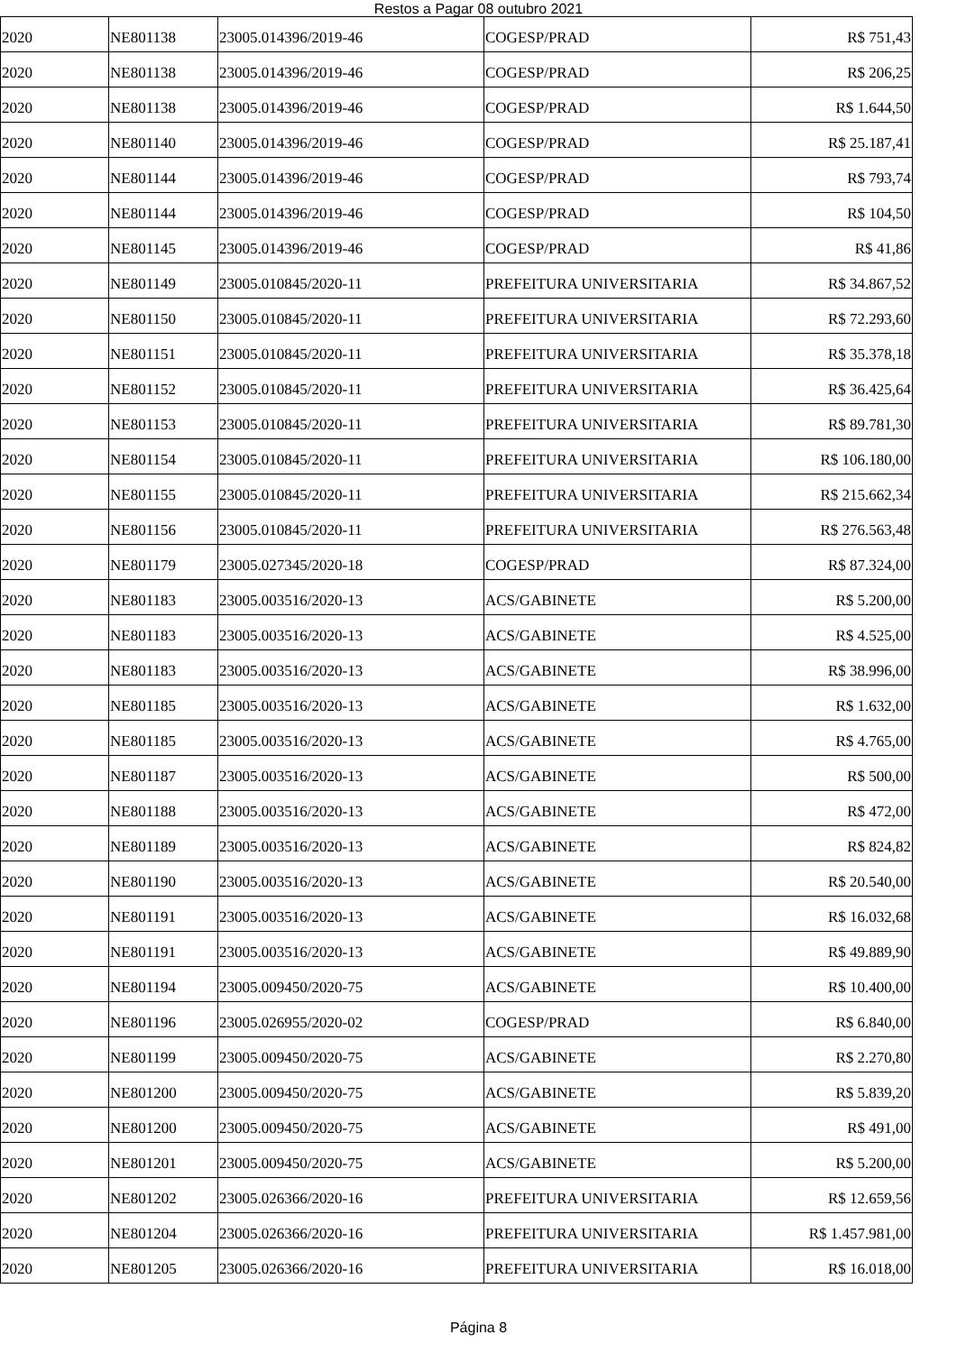Restos a Pagar 08 outubro 2021
| 2020 | NE801138 | 23005.014396/2019-46 | COGESP/PRAD | R$ 751,43 |
| 2020 | NE801138 | 23005.014396/2019-46 | COGESP/PRAD | R$ 206,25 |
| 2020 | NE801138 | 23005.014396/2019-46 | COGESP/PRAD | R$ 1.644,50 |
| 2020 | NE801140 | 23005.014396/2019-46 | COGESP/PRAD | R$ 25.187,41 |
| 2020 | NE801144 | 23005.014396/2019-46 | COGESP/PRAD | R$ 793,74 |
| 2020 | NE801144 | 23005.014396/2019-46 | COGESP/PRAD | R$ 104,50 |
| 2020 | NE801145 | 23005.014396/2019-46 | COGESP/PRAD | R$ 41,86 |
| 2020 | NE801149 | 23005.010845/2020-11 | PREFEITURA UNIVERSITARIA | R$ 34.867,52 |
| 2020 | NE801150 | 23005.010845/2020-11 | PREFEITURA UNIVERSITARIA | R$ 72.293,60 |
| 2020 | NE801151 | 23005.010845/2020-11 | PREFEITURA UNIVERSITARIA | R$ 35.378,18 |
| 2020 | NE801152 | 23005.010845/2020-11 | PREFEITURA UNIVERSITARIA | R$ 36.425,64 |
| 2020 | NE801153 | 23005.010845/2020-11 | PREFEITURA UNIVERSITARIA | R$ 89.781,30 |
| 2020 | NE801154 | 23005.010845/2020-11 | PREFEITURA UNIVERSITARIA | R$ 106.180,00 |
| 2020 | NE801155 | 23005.010845/2020-11 | PREFEITURA UNIVERSITARIA | R$ 215.662,34 |
| 2020 | NE801156 | 23005.010845/2020-11 | PREFEITURA UNIVERSITARIA | R$ 276.563,48 |
| 2020 | NE801179 | 23005.027345/2020-18 | COGESP/PRAD | R$ 87.324,00 |
| 2020 | NE801183 | 23005.003516/2020-13 | ACS/GABINETE | R$ 5.200,00 |
| 2020 | NE801183 | 23005.003516/2020-13 | ACS/GABINETE | R$ 4.525,00 |
| 2020 | NE801183 | 23005.003516/2020-13 | ACS/GABINETE | R$ 38.996,00 |
| 2020 | NE801185 | 23005.003516/2020-13 | ACS/GABINETE | R$ 1.632,00 |
| 2020 | NE801185 | 23005.003516/2020-13 | ACS/GABINETE | R$ 4.765,00 |
| 2020 | NE801187 | 23005.003516/2020-13 | ACS/GABINETE | R$ 500,00 |
| 2020 | NE801188 | 23005.003516/2020-13 | ACS/GABINETE | R$ 472,00 |
| 2020 | NE801189 | 23005.003516/2020-13 | ACS/GABINETE | R$ 824,82 |
| 2020 | NE801190 | 23005.003516/2020-13 | ACS/GABINETE | R$ 20.540,00 |
| 2020 | NE801191 | 23005.003516/2020-13 | ACS/GABINETE | R$ 16.032,68 |
| 2020 | NE801191 | 23005.003516/2020-13 | ACS/GABINETE | R$ 49.889,90 |
| 2020 | NE801194 | 23005.009450/2020-75 | ACS/GABINETE | R$ 10.400,00 |
| 2020 | NE801196 | 23005.026955/2020-02 | COGESP/PRAD | R$ 6.840,00 |
| 2020 | NE801199 | 23005.009450/2020-75 | ACS/GABINETE | R$ 2.270,80 |
| 2020 | NE801200 | 23005.009450/2020-75 | ACS/GABINETE | R$ 5.839,20 |
| 2020 | NE801200 | 23005.009450/2020-75 | ACS/GABINETE | R$ 491,00 |
| 2020 | NE801201 | 23005.009450/2020-75 | ACS/GABINETE | R$ 5.200,00 |
| 2020 | NE801202 | 23005.026366/2020-16 | PREFEITURA UNIVERSITARIA | R$ 12.659,56 |
| 2020 | NE801204 | 23005.026366/2020-16 | PREFEITURA UNIVERSITARIA | R$ 1.457.981,00 |
| 2020 | NE801205 | 23005.026366/2020-16 | PREFEITURA UNIVERSITARIA | R$ 16.018,00 |
Página 8